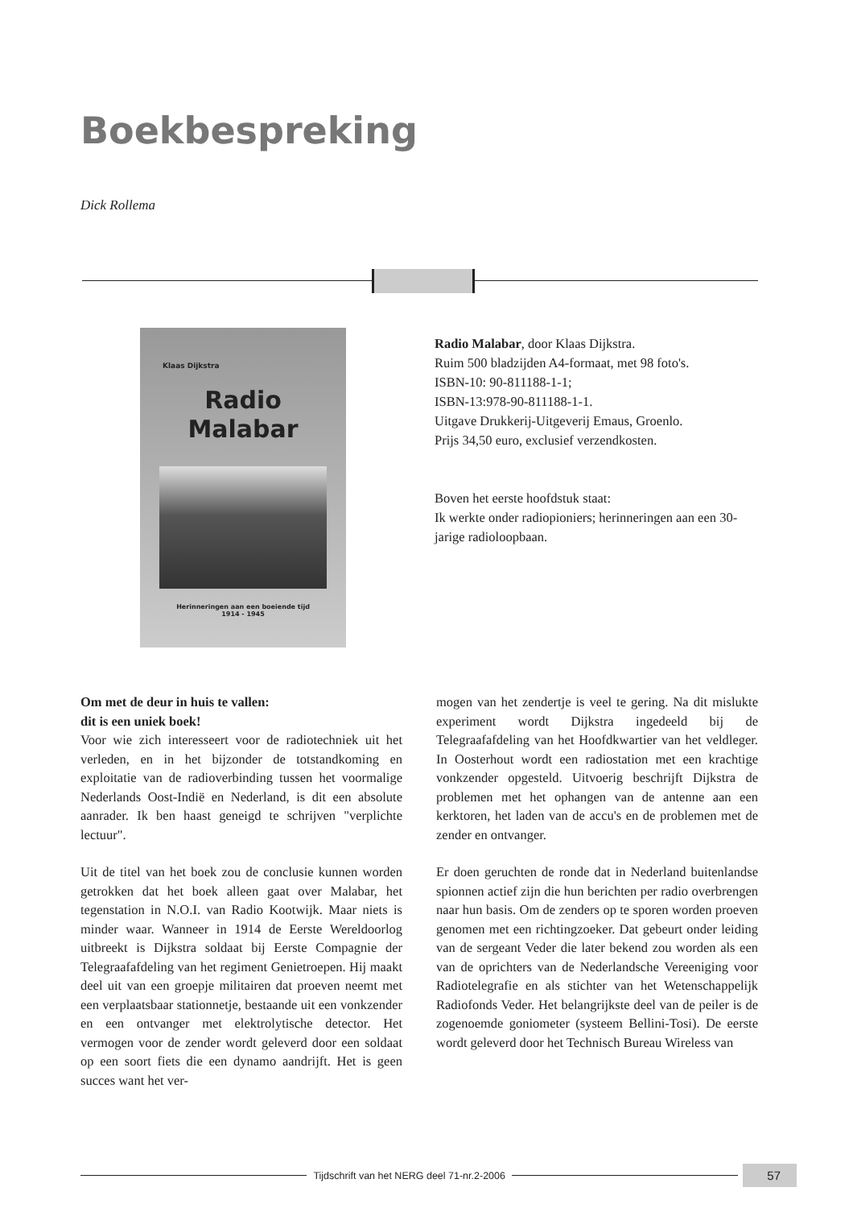Boekbespreking
Dick Rollema
Klaas Dijkstra
Radio
Malabar
Herinneringen aan een boeiende tijd
1914 - 1945
Radio Malabar, door Klaas Dijkstra.
Ruim 500 bladzijden A4-formaat, met 98 foto's.
ISBN-10: 90-811188-1-1;
ISBN-13:978-90-811188-1-1.
Uitgave Drukkerij-Uitgeverij Emaus, Groenlo.
Prijs 34,50 euro, exclusief verzendkosten.
Boven het eerste hoofdstuk staat:
Ik werkte onder radiopioniers; herinneringen aan een 30-jarige radioloopbaan.
Om met de deur in huis te vallen:
dit is een uniek boek!
Voor wie zich interesseert voor de radiotechniek uit het verleden, en in het bijzonder de totstandkoming en exploitatie van de radioverbinding tussen het voormalige Nederlands Oost-Indië en Nederland, is dit een absolute aanrader. Ik ben haast geneigd te schrijven "verplichte lectuur".
Uit de titel van het boek zou de conclusie kunnen worden getrokken dat het boek alleen gaat over Malabar, het tegenstation in N.O.I. van Radio Kootwijk. Maar niets is minder waar. Wanneer in 1914 de Eerste Wereldoorlog uitbreekt is Dijkstra soldaat bij Eerste Compagnie der Telegraafafdeling van het regiment Genietroepen. Hij maakt deel uit van een groepje militairen dat proeven neemt met een verplaatsbaar stationnetje, bestaande uit een vonkzender en een ontvanger met elektrolytische detector. Het vermogen voor de zender wordt geleverd door een soldaat op een soort fiets die een dynamo aandrijft. Het is geen succes want het ver-
mogen van het zendertje is veel te gering. Na dit mislukte experiment wordt Dijkstra ingedeeld bij de Telegraafafdeling van het Hoofdkwartier van het veldleger. In Oosterhout wordt een radiostation met een krachtige vonkzender opgesteld. Uitvoerig beschrijft Dijkstra de problemen met het ophangen van de antenne aan een kerktoren, het laden van de accu's en de problemen met de zender en ontvanger.
Er doen geruchten de ronde dat in Nederland buitenlandse spionnen actief zijn die hun berichten per radio overbrengen naar hun basis. Om de zenders op te sporen worden proeven genomen met een richtingzoeker. Dat gebeurt onder leiding van de sergeant Veder die later bekend zou worden als een van de oprichters van de Nederlandsche Vereeniging voor Radiotelegrafie en als stichter van het Wetenschappelijk Radiofonds Veder. Het belangrijkste deel van de peiler is de zogenoemde goniometer (systeem Bellini-Tosi). De eerste wordt geleverd door het Technisch Bureau Wireless van
Tijdschrift van het NERG deel 71-nr.2-2006
57